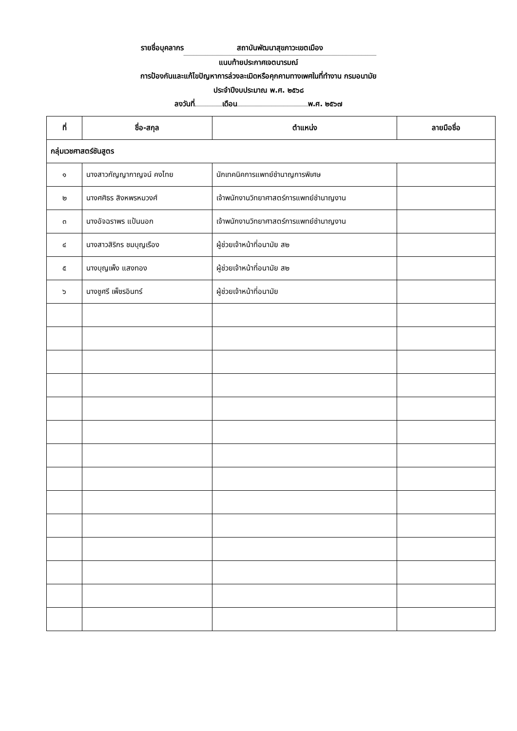รายชื่อบุคลากร สถาบันพัฒนาสุขภาวะเขตเมือง
แนบท้ายประกาศเจตนารมณ์
การป้องกันและแก้ไขปัญหาการล่วงละเมิดหรือคุกคามทางเพศในที่ทำงาน กรมอนามัย
ประจำปีงบประมาณ พ.ศ. ๒๕๖๘
ลงวันที่ เดือน พ.ศ. ๒๕๖๗
| ที่ | ชื่อ-สกุล | ตำแหน่ง | ลายมือชื่อ |
| --- | --- | --- | --- |
| กลุ่มเวชศาสตร์ชันสูตร | | | |
| ๑ | นางสาวกัญญากาญจน์ คงไทย | นักเทคนิคการแพทย์ชำนาญการพิเศษ | |
| ๒ | นางศศิธร สิงหพรหมวงศ์ | เจ้าพนักงานวิทยาศาสตร์การแพทย์ชำนาญงาน | |
| ๓ | นางอัจฉราพร แป้นนอก | เจ้าพนักงานวิทยาศาสตร์การแพทย์ชำนาญงาน | |
| ๔ | นางสาวสิริกร ชมบุญเรือง | ผู้ช่วยเจ้าหน้าที่อนามัย ส๒ | |
| ๕ | นางบุญเพ็ง แสงทอง | ผู้ช่วยเจ้าหน้าที่อนามัย ส๒ | |
| ๖ | นางชูศรี เพ็ชรอินทร์ | ผู้ช่วยเจ้าหน้าที่อนามัย | |